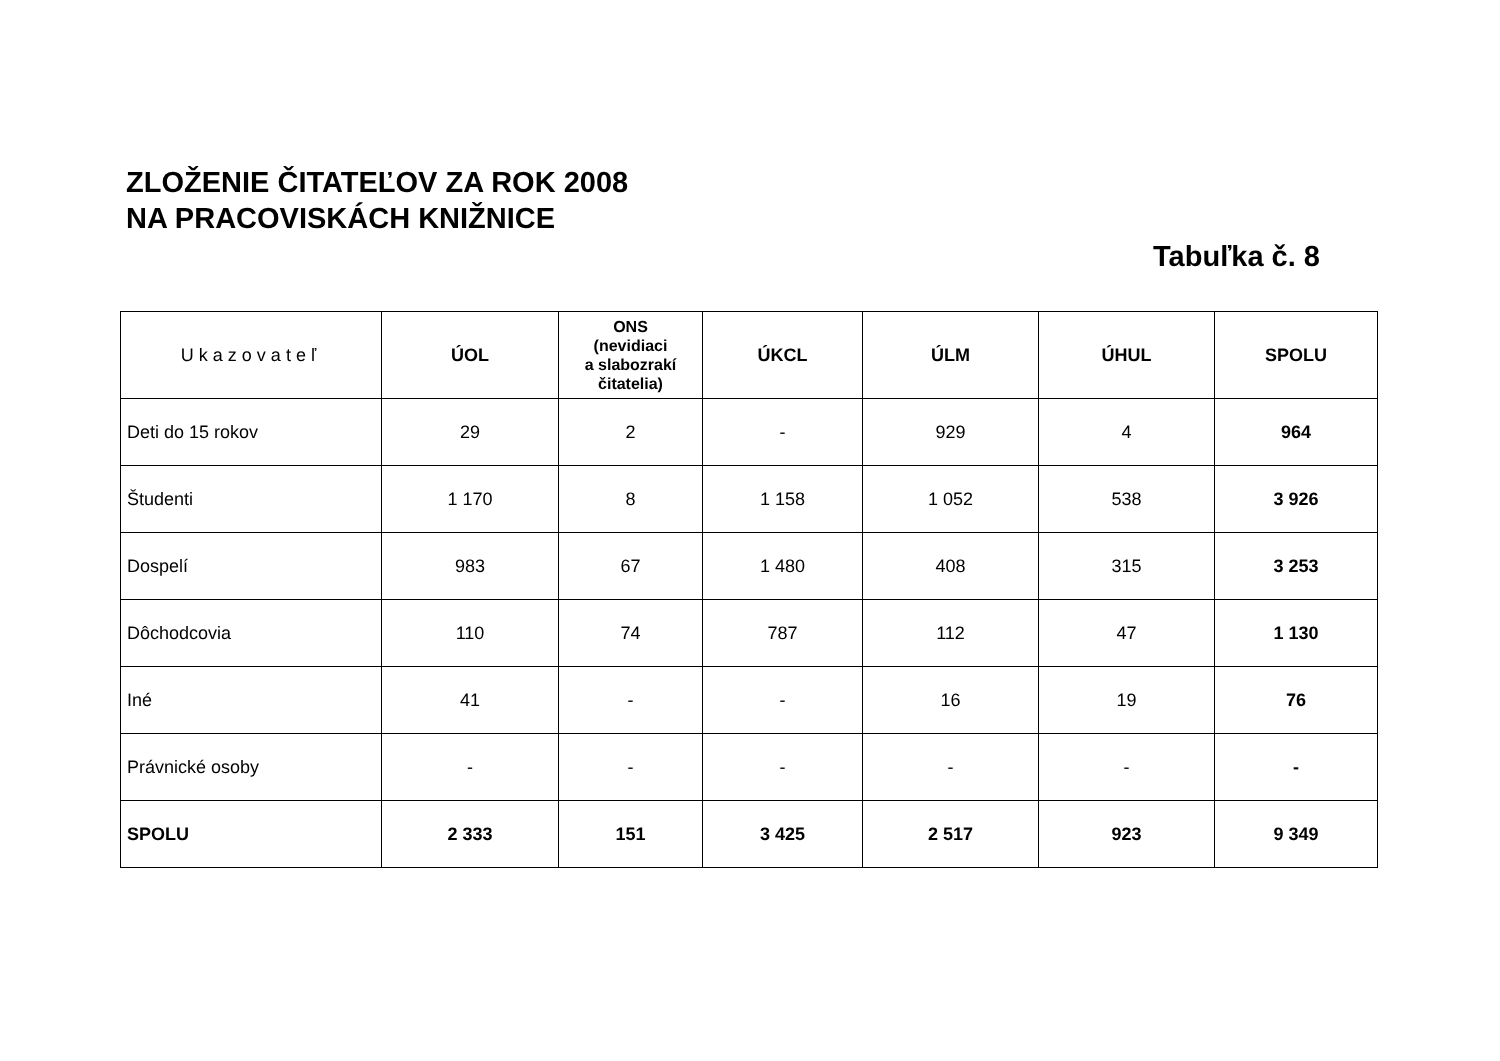ZLOŽENIE ČITATEĽOV ZA ROK 2008
NA PRACOVISKÁCH KNIŽNICE
Tabuľka č. 8
| Ukazovateľ | ÚOL | ONS (nevidiaci a slabozrakí čitatelia) | ÚKCL | ÚLM | ÚHUL | SPOLU |
| --- | --- | --- | --- | --- | --- | --- |
| Deti do 15 rokov | 29 | 2 | - | 929 | 4 | 964 |
| Študenti | 1 170 | 8 | 1 158 | 1 052 | 538 | 3 926 |
| Dospelí | 983 | 67 | 1 480 | 408 | 315 | 3 253 |
| Dôchodcovia | 110 | 74 | 787 | 112 | 47 | 1 130 |
| Iné | 41 | - | - | 16 | 19 | 76 |
| Právnické osoby | - | - | - | - | - | - |
| SPOLU | 2 333 | 151 | 3 425 | 2 517 | 923 | 9 349 |